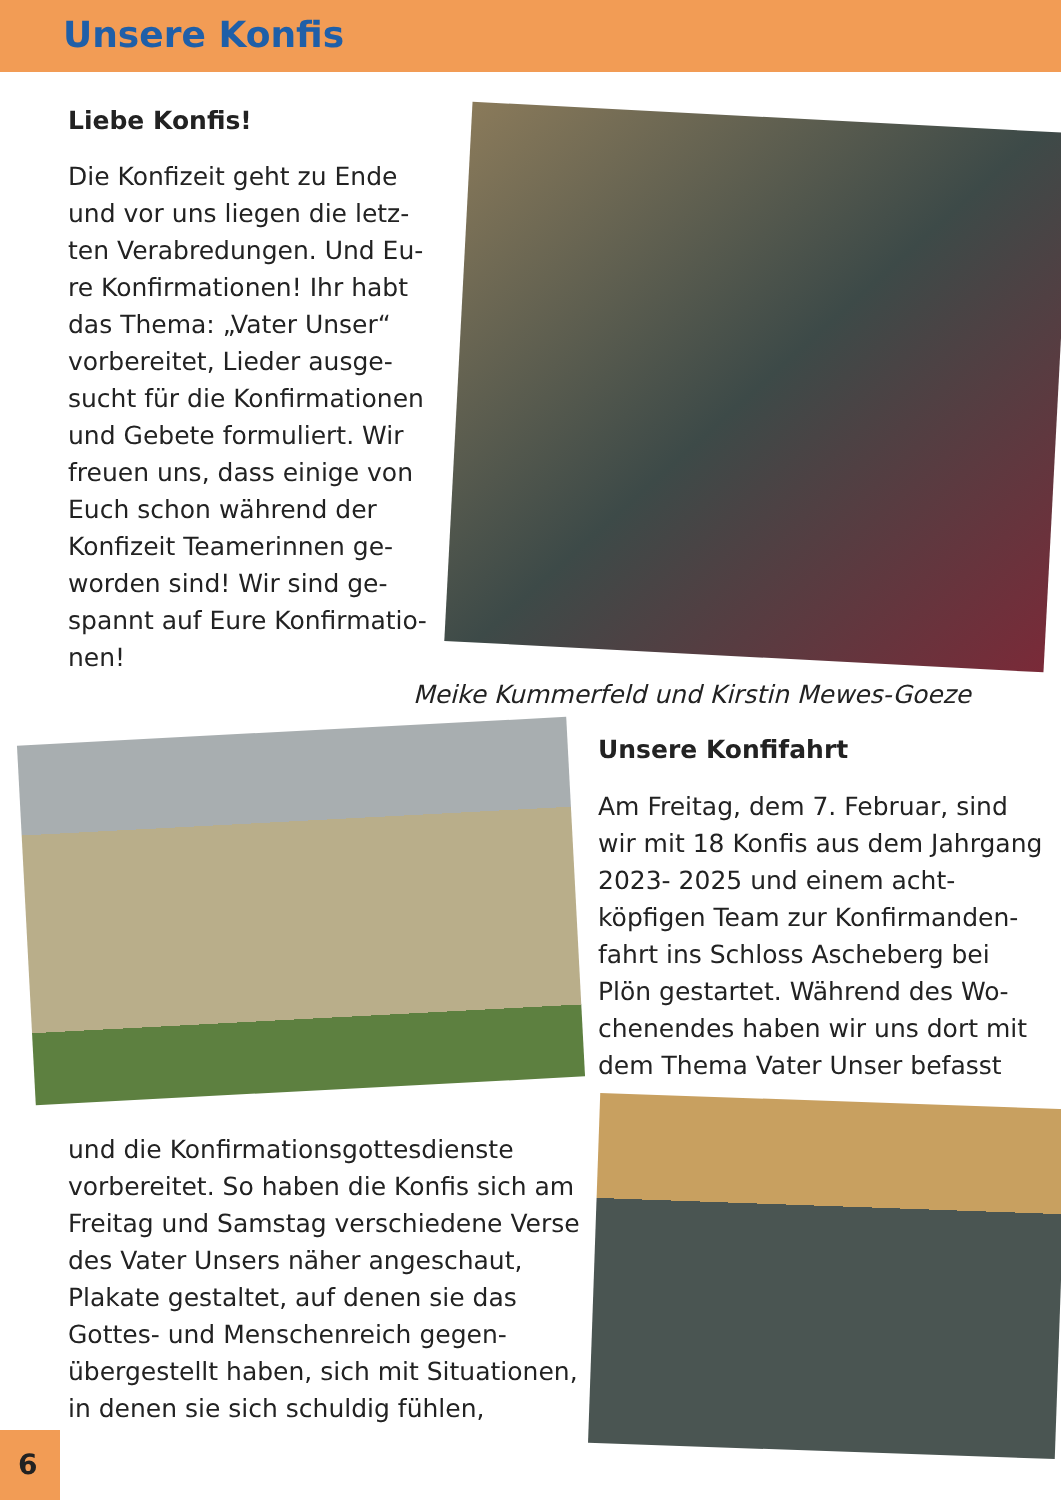Unsere Konfis
Liebe Konfis!
Die Konfizeit geht zu Ende und vor uns liegen die letz­ten Verabredungen. Und Eu­re Konfirmationen! Ihr habt das Thema: „Vater Unser“ vorbereitet, Lieder ausge­sucht für die Konfirmationen und Gebete formuliert. Wir freuen uns, dass einige von Euch schon während der Konfizeit Teamerinnen ge­worden sind! Wir sind ge­spannt auf Eure Konfirmatio­nen!
Meike Kummerfeld und Kirstin Mewes-Goeze
Unsere Konfifahrt
Am Freitag, dem 7. Februar, sind wir mit 18 Konfis aus dem Jahr­gang 2023- 2025 und einem acht­köpfigen Team zur Konfirmanden­fahrt ins Schloss Ascheberg bei Plön gestartet. Während des Wo­chenendes haben wir uns dort mit dem Thema Vater Unser befasst
und die Konfirmationsgottesdienste vorbereitet. So haben die Konfis sich am Freitag und Samstag verschiedene Verse des Vater Unsers näher ange­schaut, Plakate gestaltet, auf denen sie das Gottes- und Menschenreich gegen­übergestellt haben, sich mit Situatio­nen, in denen sie sich schuldig fühlen,
6